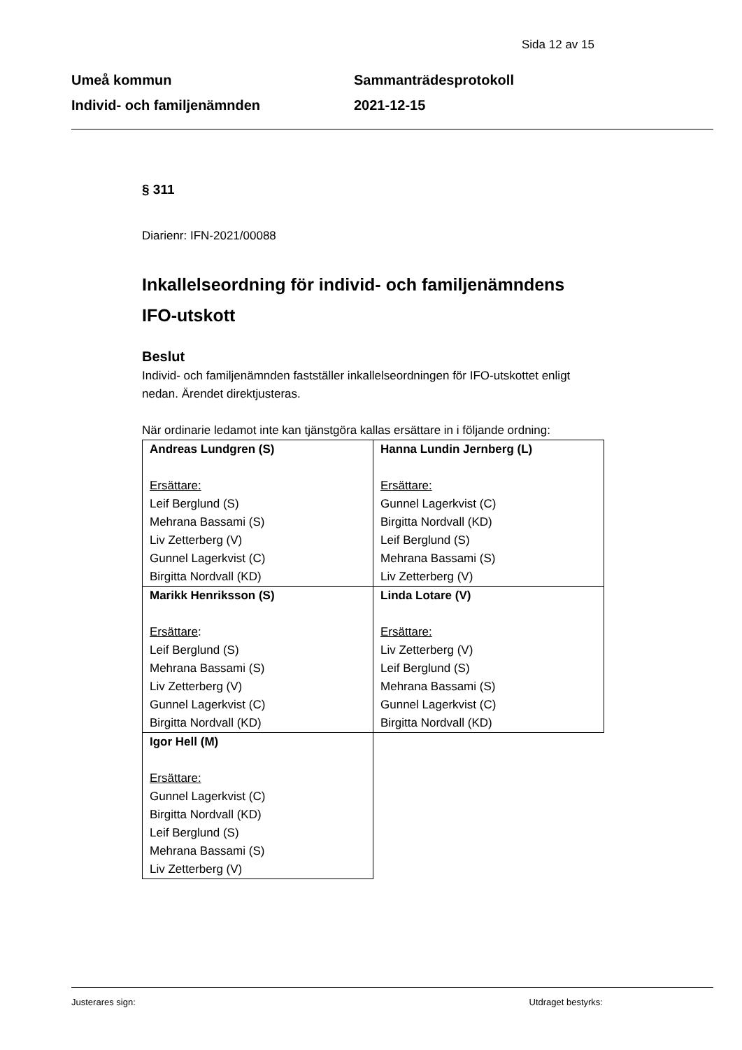Sida 12 av 15
Umeå kommun
Individ- och familjenämnden
Sammanträdesprotokoll
2021-12-15
§ 311
Diarienr: IFN-2021/00088
Inkallelseordning för individ- och familjenämndens IFO-utskott
Beslut
Individ- och familjenämnden fastställer inkallelseordningen för IFO-utskottet enligt nedan. Ärendet direktjusteras.
När ordinarie ledamot inte kan tjänstgöra kallas ersättare in i följande ordning:
| Andreas Lundgren (S) Ersättare: Leif Berglund (S) Mehrana Bassami (S) Liv Zetterberg (V) Gunnel Lagerkvist (C) Birgitta Nordvall (KD) | Hanna Lundin Jernberg (L) Ersättare: Gunnel Lagerkvist (C) Birgitta Nordvall (KD) Leif Berglund (S) Mehrana Bassami (S) Liv Zetterberg (V) |
| Marikk Henriksson (S) Ersättare : Leif Berglund (S) Mehrana Bassami (S) Liv Zetterberg (V) Gunnel Lagerkvist (C) Birgitta Nordvall (KD) | Linda Lotare (V) Ersättare: Liv Zetterberg (V) Leif Berglund (S) Mehrana Bassami (S) Gunnel Lagerkvist (C) Birgitta Nordvall (KD) |
| Igor Hell (M) Ersättare: Gunnel Lagerkvist (C) Birgitta Nordvall (KD) Leif Berglund (S) Mehrana Bassami (S) Liv Zetterberg (V) | |
Justerares sign: Utdraget bestyrks: